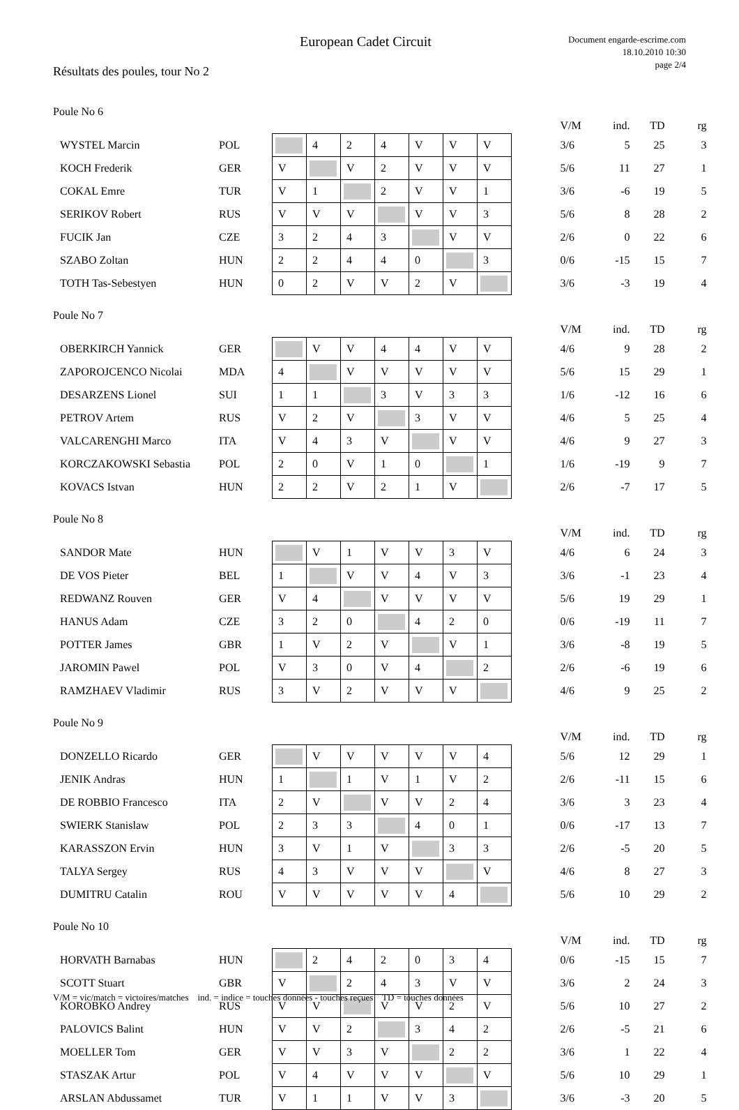European Cadet Circuit
Document engarde-escrime.com
18.10.2010 10:30
page 2/4
Résultats des poules, tour No 2
Poule No 6
| | | | | | | | | | | V/M | ind. | TD | rg |
| WYSTEL Marcin | POL | | 4 | 2 | 4 | V | V | V | | 3/6 | 5 | 25 | 3 |
| KOCH Frederik | GER | V | | V | 2 | V | V | V | | 5/6 | 11 | 27 | 1 |
| COKAL Emre | TUR | V | 1 | | 2 | V | V | 1 | | 3/6 | -6 | 19 | 5 |
| SERIKOV Robert | RUS | V | V | V | | V | V | 3 | | 5/6 | 8 | 28 | 2 |
| FUCIK Jan | CZE | 3 | 2 | 4 | 3 | | V | V | | 2/6 | 0 | 22 | 6 |
| SZABO Zoltan | HUN | 2 | 2 | 4 | 4 | 0 | | 3 | | 0/6 | -15 | 15 | 7 |
| TOTH Tas-Sebestyen | HUN | 0 | 2 | V | V | 2 | V | | | 3/6 | -3 | 19 | 4 |
Poule No 7
| | | | | | | | | | | V/M | ind. | TD | rg |
| OBERKIRCH Yannick | GER | | V | V | 4 | 4 | V | V | | 4/6 | 9 | 28 | 2 |
| ZAPOROJCENCO Nicolai | MDA | 4 | | V | V | V | V | V | | 5/6 | 15 | 29 | 1 |
| DESARZENS Lionel | SUI | 1 | 1 | | 3 | V | 3 | 3 | | 1/6 | -12 | 16 | 6 |
| PETROV Artem | RUS | V | 2 | V | | 3 | V | V | | 4/6 | 5 | 25 | 4 |
| VALCARENGHI Marco | ITA | V | 4 | 3 | V | | V | V | | 4/6 | 9 | 27 | 3 |
| KORCZAKOWSKI Sebastia | POL | 2 | 0 | V | 1 | 0 | | 1 | | 1/6 | -19 | 9 | 7 |
| KOVACS Istvan | HUN | 2 | 2 | V | 2 | 1 | V | | | 2/6 | -7 | 17 | 5 |
Poule No 8
| | | | | | | | | | | V/M | ind. | TD | rg |
| SANDOR Mate | HUN | | V | 1 | V | V | 3 | V | | 4/6 | 6 | 24 | 3 |
| DE VOS Pieter | BEL | 1 | | V | V | 4 | V | 3 | | 3/6 | -1 | 23 | 4 |
| REDWANZ Rouven | GER | V | 4 | | V | V | V | V | | 5/6 | 19 | 29 | 1 |
| HANUS Adam | CZE | 3 | 2 | 0 | | 4 | 2 | 0 | | 0/6 | -19 | 11 | 7 |
| POTTER James | GBR | 1 | V | 2 | V | | V | 1 | | 3/6 | -8 | 19 | 5 |
| JAROMIN Pawel | POL | V | 3 | 0 | V | 4 | | 2 | | 2/6 | -6 | 19 | 6 |
| RAMZHAEV Vladimir | RUS | 3 | V | 2 | V | V | V | | | 4/6 | 9 | 25 | 2 |
Poule No 9
| | | | | | | | | | | V/M | ind. | TD | rg |
| DONZELLO Ricardo | GER | | V | V | V | V | V | 4 | | 5/6 | 12 | 29 | 1 |
| JENIK Andras | HUN | 1 | | 1 | V | 1 | V | 2 | | 2/6 | -11 | 15 | 6 |
| DE ROBBIO Francesco | ITA | 2 | V | | V | V | 2 | 4 | | 3/6 | 3 | 23 | 4 |
| SWIERK Stanislaw | POL | 2 | 3 | 3 | | 4 | 0 | 1 | | 0/6 | -17 | 13 | 7 |
| KARASSZON Ervin | HUN | 3 | V | 1 | V | | 3 | 3 | | 2/6 | -5 | 20 | 5 |
| TALYA Sergey | RUS | 4 | 3 | V | V | V | | V | | 4/6 | 8 | 27 | 3 |
| DUMITRU Catalin | ROU | V | V | V | V | V | 4 | | | 5/6 | 10 | 29 | 2 |
Poule No 10
| | | | | | | | | | | V/M | ind. | TD | rg |
| HORVATH Barnabas | HUN | | 2 | 4 | 2 | 0 | 3 | 4 | | 0/6 | -15 | 15 | 7 |
| SCOTT Stuart | GBR | V | | 2 | 4 | 3 | V | V | | 3/6 | 2 | 24 | 3 |
| KOROBKO Andrey | RUS | V | V | | V | V | 2 | V | | 5/6 | 10 | 27 | 2 |
| PALOVICS Balint | HUN | V | V | 2 | | 3 | 4 | 2 | | 2/6 | -5 | 21 | 6 |
| MOELLER Tom | GER | V | V | 3 | V | | 2 | 2 | | 3/6 | 1 | 22 | 4 |
| STASZAK Artur | POL | V | 4 | V | V | V | | V | | 5/6 | 10 | 29 | 1 |
| ARSLAN Abdussamet | TUR | V | 1 | 1 | V | V | 3 | | | 3/6 | -3 | 20 | 5 |
V/M = vic/match = victoires/matches ind. = indice = touches données - touches reçues TD = touches données